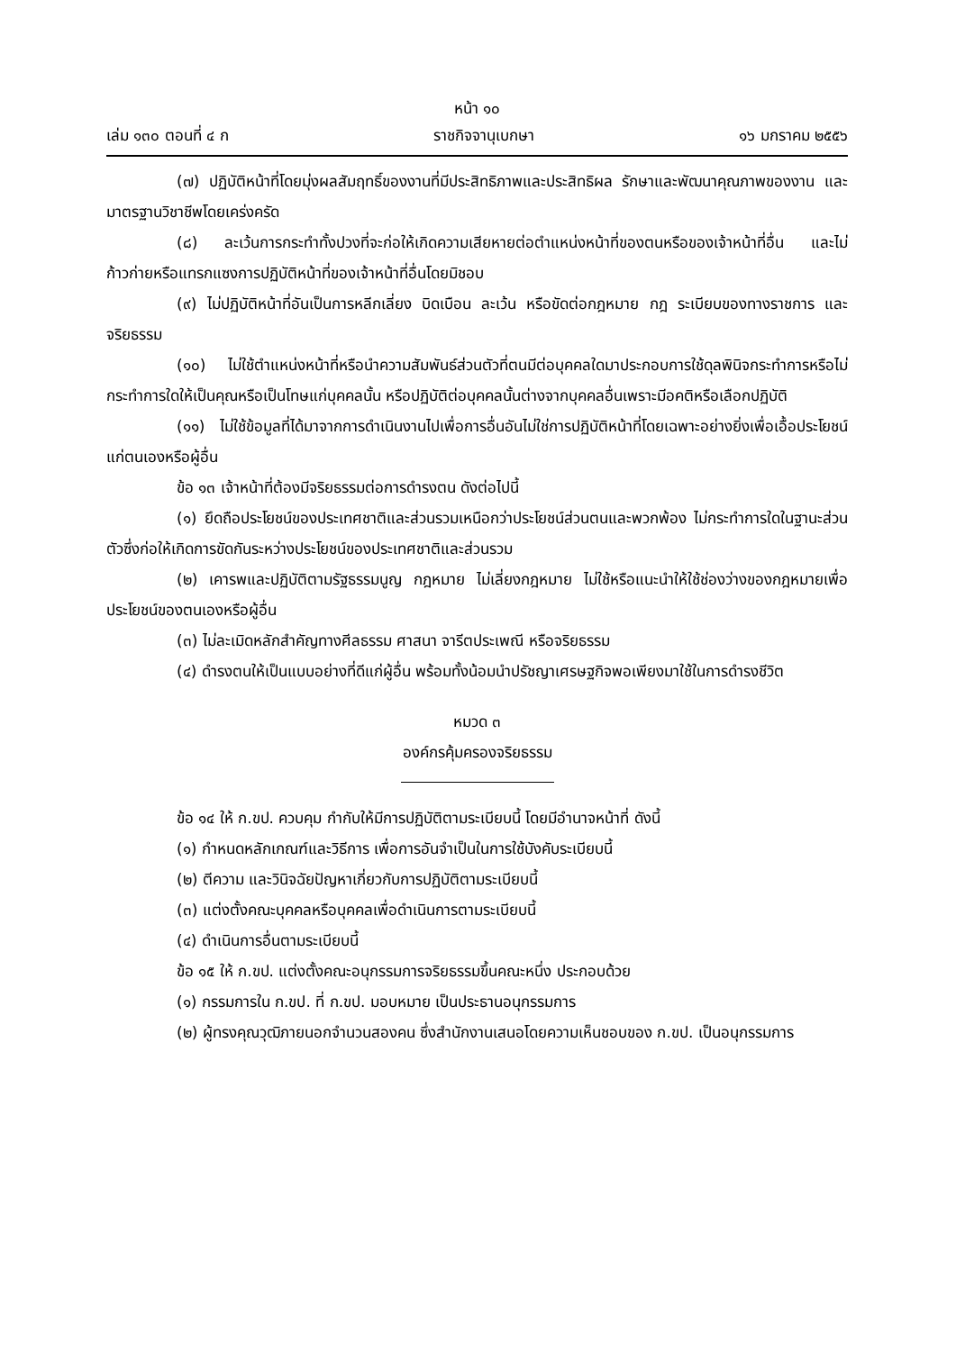หน้า ๑๐
เล่ม ๑๓๐ ตอนที่ ๔ ก ราชกิจจานุเบกษา ๑๖ มกราคม ๒๕๕๖
(๗) ปฏิบัติหน้าที่โดยมุ่งผลสัมฤทธิ์ของงานที่มีประสิทธิภาพและประสิทธิผล รักษาและพัฒนาคุณภาพของงาน และมาตรฐานวิชาชีพโดยเคร่งครัด
(๘) ละเว้นการกระทำทั้งปวงที่จะก่อให้เกิดความเสียหายต่อตำแหน่งหน้าที่ของตนหรือของเจ้าหน้าที่อื่น และไม่ก้าวก่ายหรือแทรกแซงการปฏิบัติหน้าที่ของเจ้าหน้าที่อื่นโดยมิชอบ
(๙) ไม่ปฏิบัติหน้าที่อันเป็นการหลีกเลี่ยง บิดเบือน ละเว้น หรือขัดต่อกฎหมาย กฎ ระเบียบของทางราชการ และจริยธรรม
(๑๐) ไม่ใช้ตำแหน่งหน้าที่หรือนำความสัมพันธ์ส่วนตัวที่ตนมีต่อบุคคลใดมาประกอบการใช้ดุลพินิจกระทำการหรือไม่กระทำการใดให้เป็นคุณหรือเป็นโทษแก่บุคคลนั้น หรือปฏิบัติต่อบุคคลนั้นต่างจากบุคคลอื่นเพราะมีอคติหรือเลือกปฏิบัติ
(๑๑) ไม่ใช้ข้อมูลที่ได้มาจากการดำเนินงานไปเพื่อการอื่นอันไม่ใช่การปฏิบัติหน้าที่โดยเฉพาะอย่างยิ่งเพื่อเอื้อประโยชน์แก่ตนเองหรือผู้อื่น
ข้อ ๑๓ เจ้าหน้าที่ต้องมีจริยธรรมต่อการดำรงตน ดังต่อไปนี้
(๑) ยึดถือประโยชน์ของประเทศชาติและส่วนรวมเหนือกว่าประโยชน์ส่วนตนและพวกพ้อง ไม่กระทำการใดในฐานะส่วนตัวซึ่งก่อให้เกิดการขัดกันระหว่างประโยชน์ของประเทศชาติและส่วนรวม
(๒) เคารพและปฏิบัติตามรัฐธรรมนูญ กฎหมาย ไม่เลี่ยงกฎหมาย ไม่ใช้หรือแนะนำให้ใช้ช่องว่างของกฎหมายเพื่อประโยชน์ของตนเองหรือผู้อื่น
(๓) ไม่ละเมิดหลักสำคัญทางศีลธรรม ศาสนา จารีตประเพณี หรือจริยธรรม
(๔) ดำรงตนให้เป็นแบบอย่างที่ดีแก่ผู้อื่น พร้อมทั้งน้อมนำปรัชญาเศรษฐกิจพอเพียงมาใช้ในการดำรงชีวิต
หมวด ๓
องค์กรคุ้มครองจริยธรรม
ข้อ ๑๔ ให้ ก.ขป. ควบคุม กำกับให้มีการปฏิบัติตามระเบียบนี้ โดยมีอำนาจหน้าที่ ดังนี้
(๑) กำหนดหลักเกณฑ์และวิธีการ เพื่อการอันจำเป็นในการใช้บังคับระเบียบนี้
(๒) ตีความ และวินิจฉัยปัญหาเกี่ยวกับการปฏิบัติตามระเบียบนี้
(๓) แต่งตั้งคณะบุคคลหรือบุคคลเพื่อดำเนินการตามระเบียบนี้
(๔) ดำเนินการอื่นตามระเบียบนี้
ข้อ ๑๕ ให้ ก.ขป. แต่งตั้งคณะอนุกรรมการจริยธรรมขึ้นคณะหนึ่ง ประกอบด้วย
(๑) กรรมการใน ก.ขป. ที่ ก.ขป. มอบหมาย เป็นประธานอนุกรรมการ
(๒) ผู้ทรงคุณวุฒิภายนอกจำนวนสองคน ซึ่งสำนักงานเสนอโดยความเห็นชอบของ ก.ขป. เป็นอนุกรรมการ